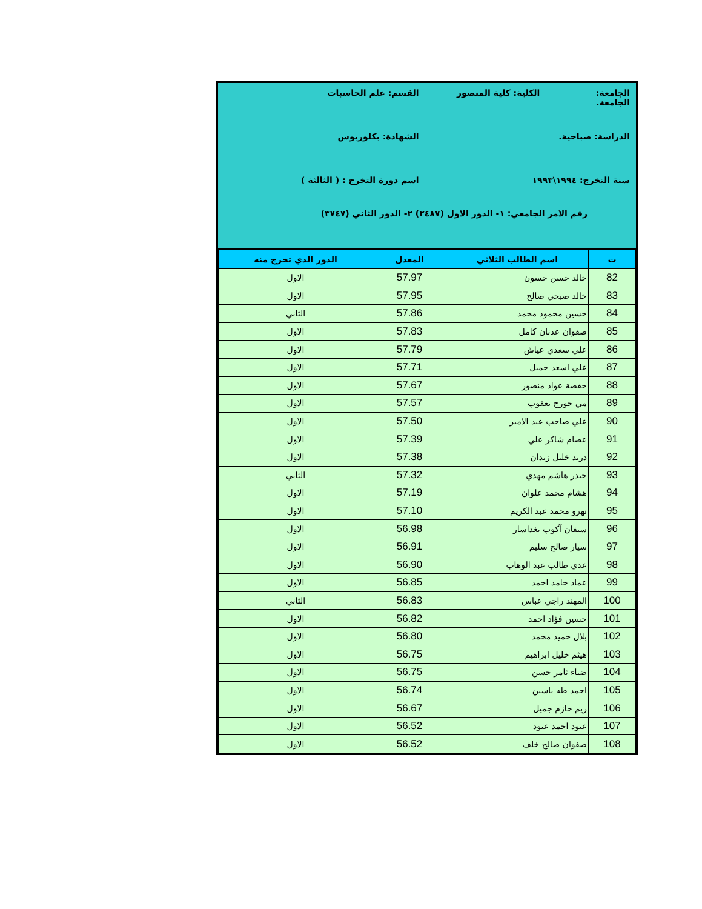الجامعة: الكلية: كلية المنصور الجامعة.
القسم: علم الحاسبات
الدراسة: صباحية. الشهادة: بكلوريوس
سنة التخرج: ١٩٩٤\١٩٩٣ اسم دورة التخرج : ( الثالثة )
رقم الامر الجامعي: ١- الدور الاول (٢٤٨٧) ٢- الدور الثاني (٣٧٤٧)
| ت | اسم الطالب الثلاثي | المعدل | الدور الذي تخرج منه |
| --- | --- | --- | --- |
| 82 | خالد حسن حسون | 57.97 | الاول |
| 83 | خالد صبحي صالح | 57.95 | الاول |
| 84 | حسين محمود محمد | 57.86 | الثاني |
| 85 | صفوان عدنان كامل | 57.83 | الاول |
| 86 | علي سعدي عياش | 57.79 | الاول |
| 87 | علي اسعد جميل | 57.71 | الاول |
| 88 | حفصة عواد منصور | 57.67 | الاول |
| 89 | مي جورج يعقوب | 57.57 | الاول |
| 90 | علي صاحب عبد الامير | 57.50 | الاول |
| 91 | عصام شاكر علي | 57.39 | الاول |
| 92 | دريد خليل زيدان | 57.38 | الاول |
| 93 | حيدر هاشم مهدي | 57.32 | الثاني |
| 94 | هشام محمد علوان | 57.19 | الاول |
| 95 | نهرو محمد عبد الكريم | 57.10 | الاول |
| 96 | سيفان آكوب بغداسار | 56.98 | الاول |
| 97 | سيار صالح سليم | 56.91 | الاول |
| 98 | عدي طالب عبد الوهاب | 56.90 | الاول |
| 99 | عماد حامد احمد | 56.85 | الاول |
| 100 | المهند راجي عباس | 56.83 | الثاني |
| 101 | حسين فؤاد احمد | 56.82 | الاول |
| 102 | بلال حميد محمد | 56.80 | الاول |
| 103 | هيثم خليل ابراهيم | 56.75 | الاول |
| 104 | ضياء ثامر حسن | 56.75 | الاول |
| 105 | احمد طه ياسين | 56.74 | الاول |
| 106 | ريم حازم جميل | 56.67 | الاول |
| 107 | عبود احمد عبود | 56.52 | الاول |
| 108 | صفوان صالح خلف | 56.52 | الاول |